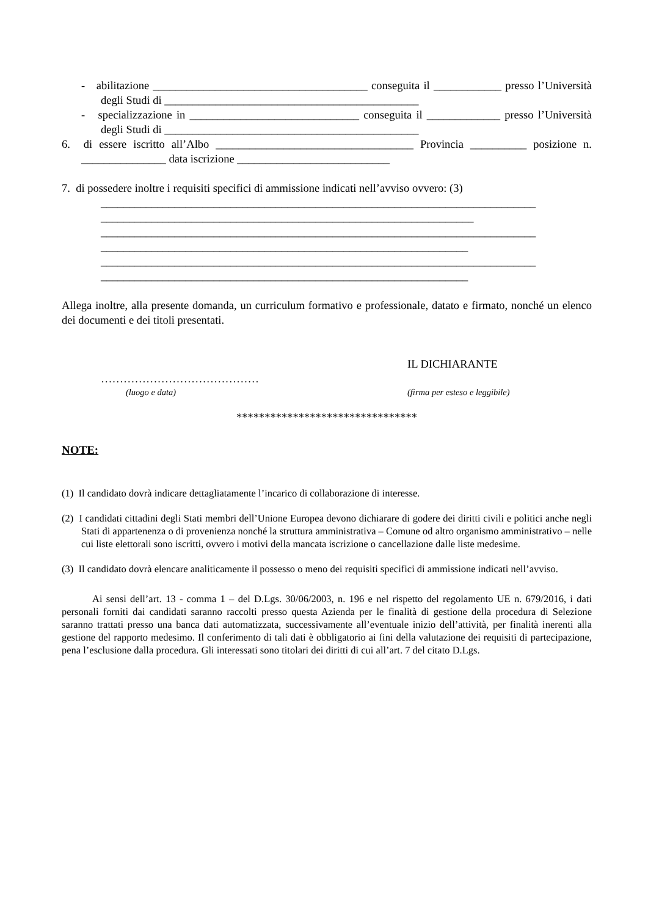- abilitazione ______________________________________ conseguita il ____________ presso l’Università degli Studi di _____________________________________________
- specializzazione in ______________________________ conseguita il _____________ presso l’Università degli Studi di _____________________________________________
6. di essere iscritto all’Albo ___________________________________ Provincia __________ posizione n. _______________ data iscrizione ___________________________
7. di possedere inoltre i requisiti specifici di ammissione indicati nell’avviso ovvero: (3)
_____________________________________________________________________________
__________________________________________________________________
_____________________________________________________________________________
_________________________________________________________________
_____________________________________________________________________________
_________________________________________________________________
Allega inoltre, alla presente domanda, un curriculum formativo e professionale, datato e firmato, nonché un elenco dei documenti e dei titoli presentati.
IL DICHIARANTE
……………………………………
(luogo e data) (firma per esteso e leggibile)
********************************
NOTE:
(1) Il candidato dovrà indicare dettagliatamente l’incarico di collaborazione di interesse.
(2) I candidati cittadini degli Stati membri dell’Unione Europea devono dichiarare di godere dei diritti civili e politici anche negli Stati di appartenenza o di provenienza nonché la struttura amministrativa – Comune od altro organismo amministrativo – nelle cui liste elettorali sono iscritti, ovvero i motivi della mancata iscrizione o cancellazione dalle liste medesime.
(3) Il candidato dovrà elencare analiticamente il possesso o meno dei requisiti specifici di ammissione indicati nell’avviso.
Ai sensi dell’art. 13 - comma 1 – del D.Lgs. 30/06/2003, n. 196 e nel rispetto del regolamento UE n. 679/2016, i dati personali forniti dai candidati saranno raccolti presso questa Azienda per le finalità di gestione della procedura di Selezione saranno trattati presso una banca dati automatizzata, successivamente all’eventuale inizio dell’attività, per finalità inerenti alla gestione del rapporto medesimo. Il conferimento di tali dati è obbligatorio ai fini della valutazione dei requisiti di partecipazione, pena l’esclusione dalla procedura. Gli interessati sono titolari dei diritti di cui all’art. 7 del citato D.Lgs.